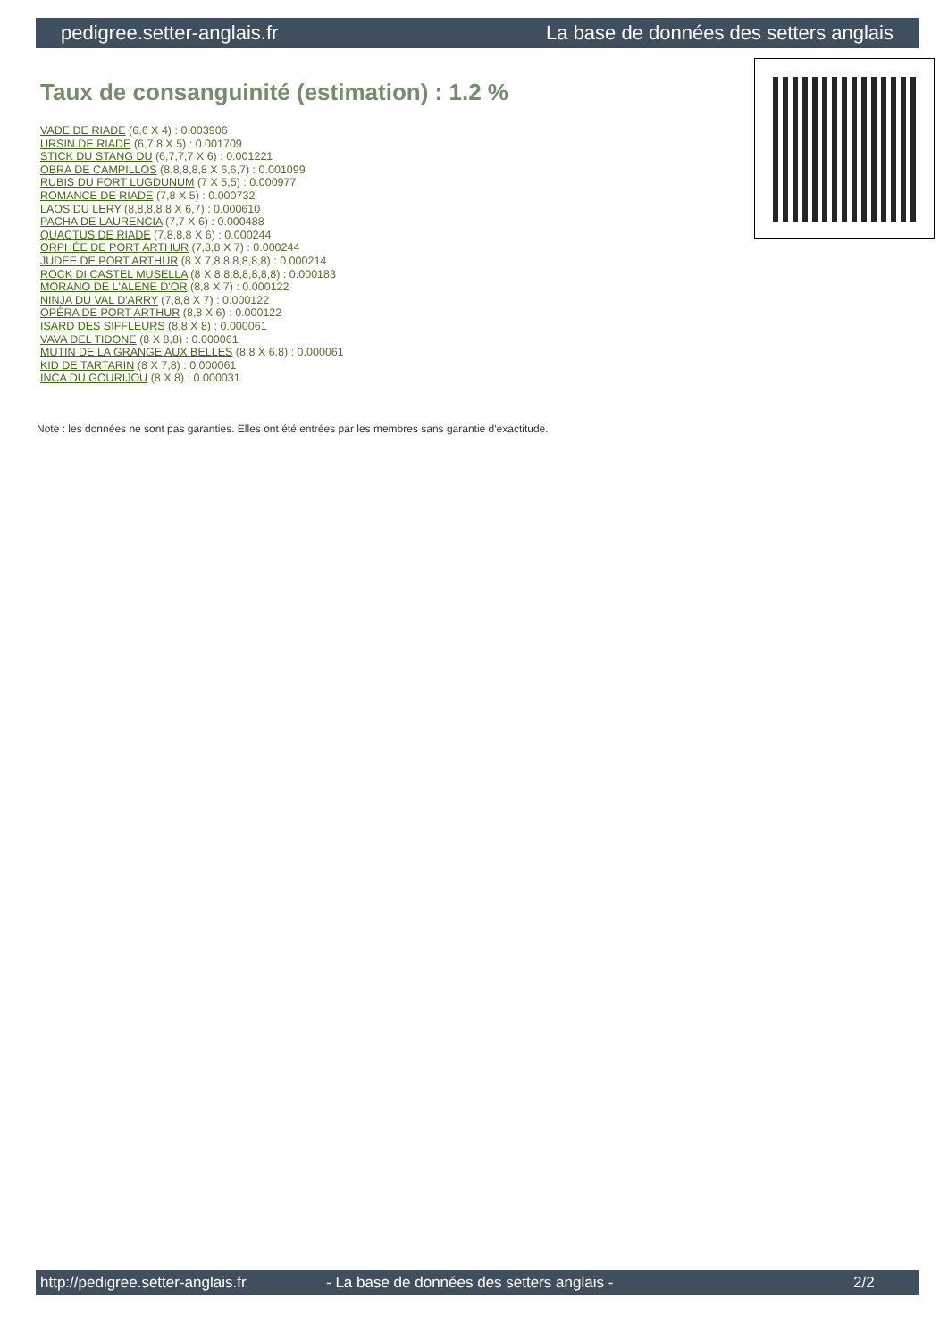pedigree.setter-anglais.fr La base de données des setters anglais
Taux de consanguinité (estimation) : 1.2 %
VADE DE RIADE (6,6 X 4) : 0.003906
URSIN DE RIADE (6,7,8 X 5) : 0.001709
STICK DU STANG DU (6,7,7,7 X 6) : 0.001221
OBRA DE CAMPILLOS (8,8,8,8,8 X 6,6,7) : 0.001099
RUBIS DU FORT LUGDUNUM (7 X 5,5) : 0.000977
ROMANCE DE RIADE (7,8 X 5) : 0.000732
LAOS DU LERY (8,8,8,8,8 X 6,7) : 0.000610
PACHA DE LAURENCIA (7,7 X 6) : 0.000488
QUACTUS DE RIADE (7,8,8,8 X 6) : 0.000244
ORPHÉE DE PORT ARTHUR (7,8,8 X 7) : 0.000244
JUDEE DE PORT ARTHUR (8 X 7,8,8,8,8,8,8) : 0.000214
ROCK DI CASTEL MUSELLA (8 X 8,8,8,8,8,8,8) : 0.000183
MORANO DE L'ALÈNE D'OR (8,8 X 7) : 0.000122
NINJA DU VAL D'ARRY (7,8,8 X 7) : 0.000122
OPÉRA DE PORT ARTHUR (8,8 X 6) : 0.000122
ISARD DES SIFFLEURS (8,8 X 8) : 0.000061
VAVA DEL TIDONE (8 X 8,8) : 0.000061
MUTIN DE LA GRANGE AUX BELLES (8,8 X 6,8) : 0.000061
KID DE TARTARIN (8 X 7,8) : 0.000061
INCA DU GOURIJOU (8 X 8) : 0.000031
Note : les données ne sont pas garanties. Elles ont été entrées par les membres sans garantie d'exactitude.
http://pedigree.setter-anglais.fr - La base de données des setters anglais - 2/2